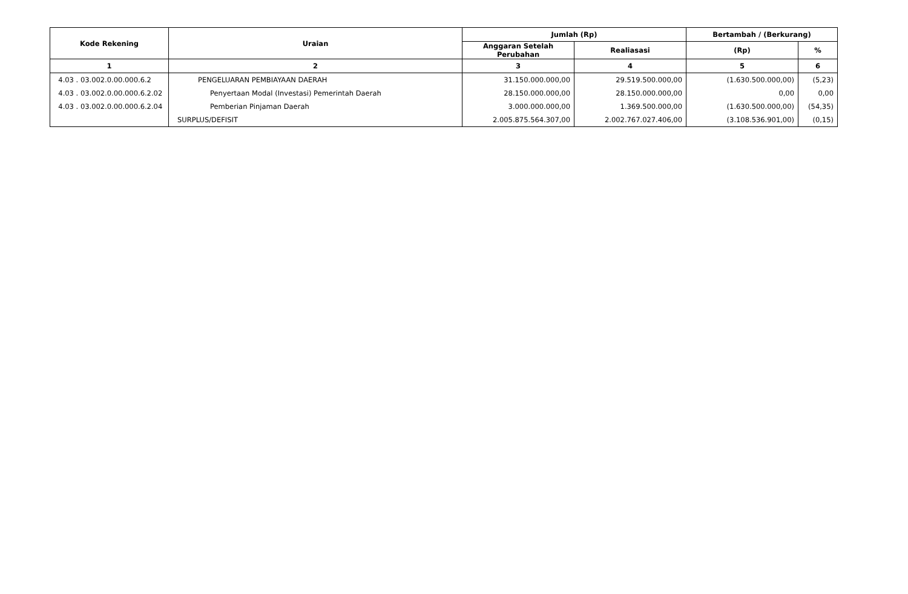| Kode Rekening | Uraian | Jumlah (Rp) | | Bertambah / (Berkurang) | |
| --- | --- | --- | --- | --- | --- |
| | | Anggaran Setelah Perubahan | Realiasasi | (Rp) | % |
| 1 | 2 | 3 | 4 | 5 | 6 |
| 4.03 . 03.002.0.00.000.6.2 | PENGELUARAN PEMBIAYAAN DAERAH | 31.150.000.000,00 | 29.519.500.000,00 | (1.630.500.000,00) | (5,23) |
| 4.03 . 03.002.0.00.000.6.2.02 | Penyertaan Modal (Investasi) Pemerintah Daerah | 28.150.000.000,00 | 28.150.000.000,00 | 0,00 | 0,00 |
| 4.03 . 03.002.0.00.000.6.2.04 | Pemberian Pinjaman Daerah | 3.000.000.000,00 | 1.369.500.000,00 | (1.630.500.000,00) | (54,35) |
| | SURPLUS/DEFISIT | 2.005.875.564.307,00 | 2.002.767.027.406,00 | (3.108.536.901,00) | (0,15) |